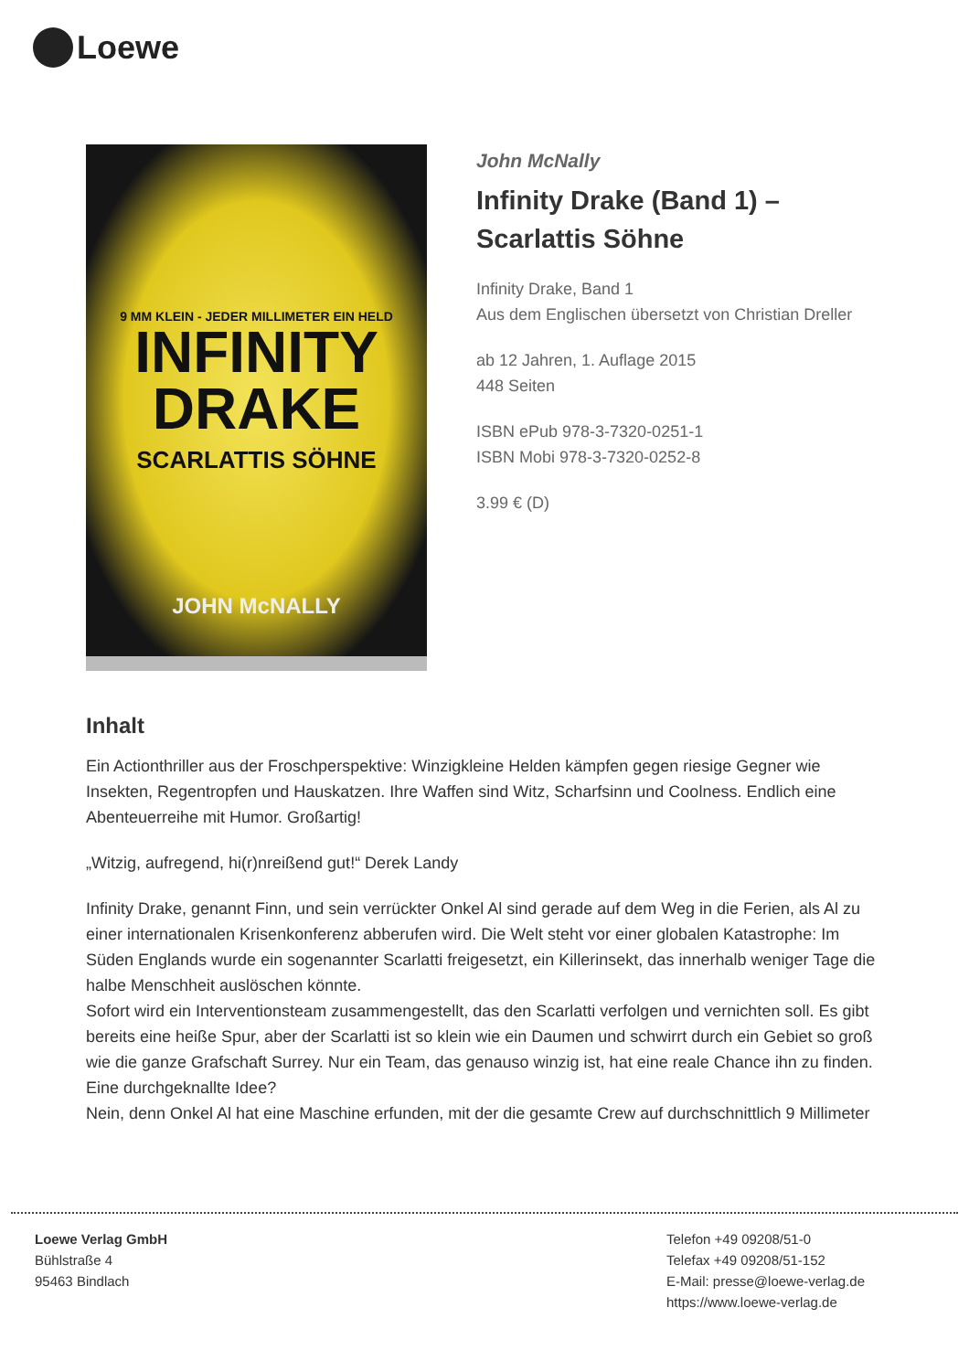Loewe
9 MM KLEIN - JEDER MILLIMETER EIN HELD
INFINITY
DRAKE
SCARLATTIS SÖHNE
JOHN McNALLY
John McNally
Infinity Drake (Band 1) –
Scarlattis Söhne
Infinity Drake, Band 1
Aus dem Englischen übersetzt von Christian Dreller
ab 12 Jahren, 1. Auflage 2015
448 Seiten
ISBN ePub 978-3-7320-0251-1
ISBN Mobi 978-3-7320-0252-8
3.99 € (D)
Inhalt
Ein Actionthriller aus der Froschperspektive: Winzigkleine Helden kämpfen gegen riesige Gegner wie Insekten, Regentropfen und Hauskatzen. Ihre Waffen sind Witz, Scharfsinn und Coolness. Endlich eine Abenteuerreihe mit Humor. Großartig!
„Witzig, aufregend, hi(r)nreißend gut!“ Derek Landy
Infinity Drake, genannt Finn, und sein verrückter Onkel Al sind gerade auf dem Weg in die Ferien, als Al zu einer internationalen Krisenkonferenz abberufen wird. Die Welt steht vor einer globalen Katastrophe: Im Süden Englands wurde ein sogenannter Scarlatti freigesetzt, ein Killerinsekt, das innerhalb weniger Tage die halbe Menschheit auslöschen könnte.
Sofort wird ein Interventionsteam zusammengestellt, das den Scarlatti verfolgen und vernichten soll. Es gibt bereits eine heiße Spur, aber der Scarlatti ist so klein wie ein Daumen und schwirrt durch ein Gebiet so groß wie die ganze Grafschaft Surrey. Nur ein Team, das genauso winzig ist, hat eine reale Chance ihn zu finden.
Eine durchgeknallte Idee?
Nein, denn Onkel Al hat eine Maschine erfunden, mit der die gesamte Crew auf durchschnittlich 9 Millimeter
Loewe Verlag GmbH
Bühlstraße 4
95463 Bindlach
Telefon +49 09208/51-0
Telefax +49 09208/51-152
E-Mail: presse@loewe-verlag.de
https://www.loewe-verlag.de